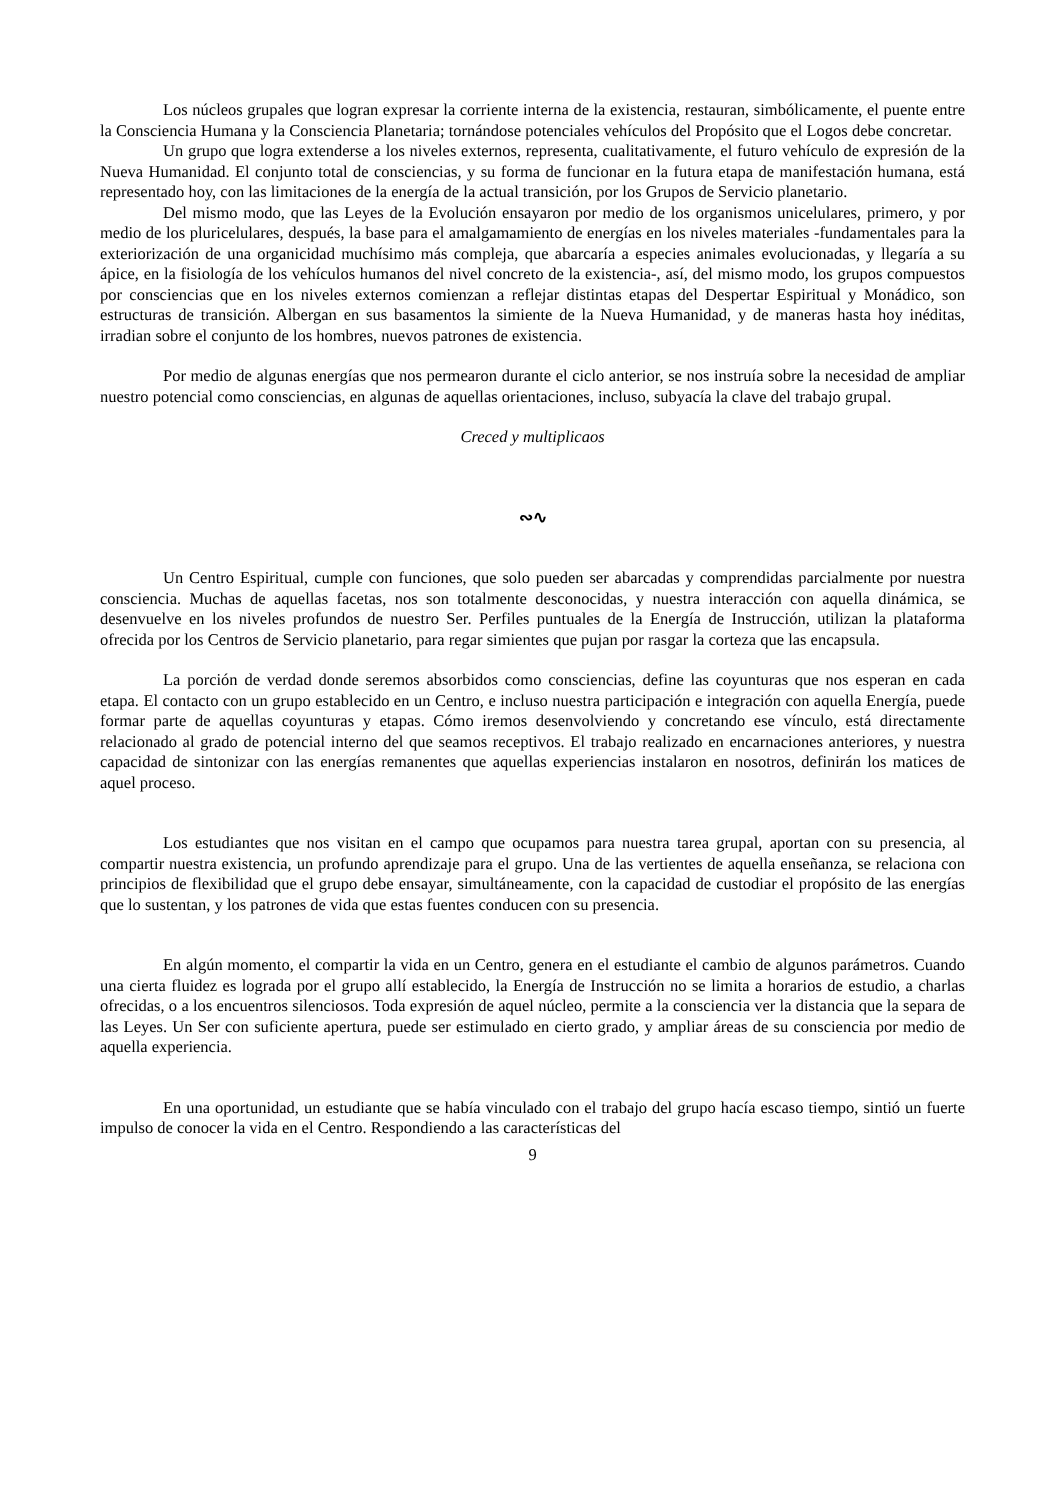Los núcleos grupales que logran expresar la corriente interna de la existencia, restauran, simbólicamente, el puente entre la Consciencia Humana y la Consciencia Planetaria; tornándose potenciales vehículos del Propósito que el Logos debe concretar.
Un grupo que logra extenderse a los niveles externos, representa, cualitativamente, el futuro vehículo de expresión de la Nueva Humanidad. El conjunto total de consciencias, y su forma de funcionar en la futura etapa de manifestación humana, está representado hoy, con las limitaciones de la energía de la actual transición, por los Grupos de Servicio planetario.
Del mismo modo, que las Leyes de la Evolución ensayaron por medio de los organismos unicelulares, primero, y por medio de los pluricelulares, después, la base para el amalgamamiento de energías en los niveles materiales -fundamentales para la exteriorización de una organicidad muchísimo más compleja, que abarcaría a especies animales evolucionadas, y llegaría a su ápice, en la fisiología de los vehículos humanos del nivel concreto de la existencia-, así, del mismo modo, los grupos compuestos por consciencias que en los niveles externos comienzan a reflejar distintas etapas del Despertar Espiritual y Monádico, son estructuras de transición. Albergan en sus basamentos la simiente de la Nueva Humanidad, y de maneras hasta hoy inéditas, irradian sobre el conjunto de los hombres, nuevos patrones de existencia.
Por medio de algunas energías que nos permearon durante el ciclo anterior, se nos instruía sobre la necesidad de ampliar nuestro potencial como consciencias, en algunas de aquellas orientaciones, incluso, subyacía la clave del trabajo grupal.
Creced y multiplicaos
∾∿
Un Centro Espiritual, cumple con funciones, que solo pueden ser abarcadas y comprendidas parcialmente por nuestra consciencia. Muchas de aquellas facetas, nos son totalmente desconocidas, y nuestra interacción con aquella dinámica, se desenvuelve en los niveles profundos de nuestro Ser. Perfiles puntuales de la Energía de Instrucción, utilizan la plataforma ofrecida por los Centros de Servicio planetario, para regar simientes que pujan por rasgar la corteza que las encapsula.
La porción de verdad donde seremos absorbidos como consciencias, define las coyunturas que nos esperan en cada etapa. El contacto con un grupo establecido en un Centro, e incluso nuestra participación e integración con aquella Energía, puede formar parte de aquellas coyunturas y etapas. Cómo iremos desenvolviendo y concretando ese vínculo, está directamente relacionado al grado de potencial interno del que seamos receptivos. El trabajo realizado en encarnaciones anteriores, y nuestra capacidad de sintonizar con las energías remanentes que aquellas experiencias instalaron en nosotros, definirán los matices de aquel proceso.
Los estudiantes que nos visitan en el campo que ocupamos para nuestra tarea grupal, aportan con su presencia, al compartir nuestra existencia, un profundo aprendizaje para el grupo. Una de las vertientes de aquella enseñanza, se relaciona con principios de flexibilidad que el grupo debe ensayar, simultáneamente, con la capacidad de custodiar el propósito de las energías que lo sustentan, y los patrones de vida que estas fuentes conducen con su presencia.
En algún momento, el compartir la vida en un Centro, genera en el estudiante el cambio de algunos parámetros. Cuando una cierta fluidez es lograda por el grupo allí establecido, la Energía de Instrucción no se limita a horarios de estudio, a charlas ofrecidas, o a los encuentros silenciosos. Toda expresión de aquel núcleo, permite a la consciencia ver la distancia que la separa de las Leyes. Un Ser con suficiente apertura, puede ser estimulado en cierto grado, y ampliar áreas de su consciencia por medio de aquella experiencia.
En una oportunidad, un estudiante que se había vinculado con el trabajo del grupo hacía escaso tiempo, sintió un fuerte impulso de conocer la vida en el Centro. Respondiendo a las características del
9